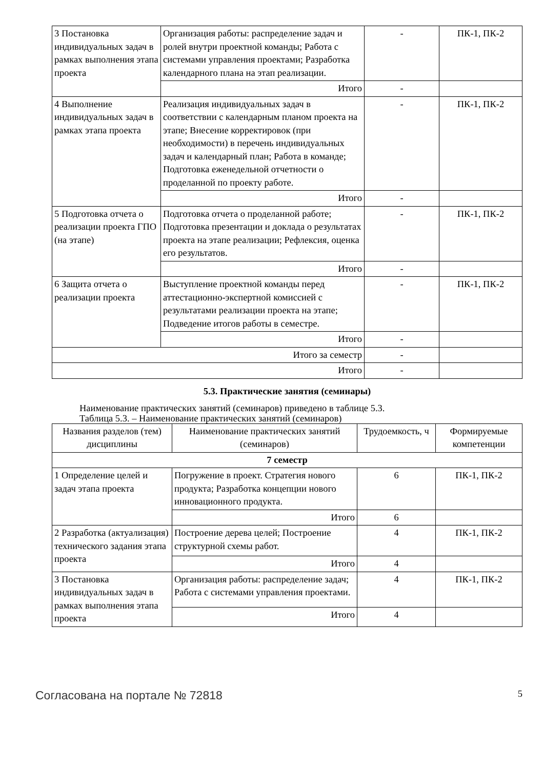| 3 Постановка индивидуальных задач в рамках выполнения этапа проекта | Организация работы: распределение задач и ролей внутри проектной команды; Работа с системами управления проектами; Разработка календарного плана на этап реализации. | - | ПК-1, ПК-2 |
| | Итого | - | |
| 4 Выполнение индивидуальных задач в рамках этапа проекта | Реализация индивидуальных задач в соответствии с календарным планом проекта на этапе; Внесение корректировок (при необходимости) в перечень индивидуальных задач и календарный план; Работа в команде; Подготовка еженедельной отчетности о проделанной по проекту работе. | - | ПК-1, ПК-2 |
| | Итого | - | |
| 5 Подготовка отчета о реализации проекта ГПО (на этапе) | Подготовка отчета о проделанной работе; Подготовка презентации и доклада о результатах проекта на этапе реализации; Рефлексия, оценка его результатов. | - | ПК-1, ПК-2 |
| | Итого | - | |
| 6 Защита отчета о реализации проекта | Выступление проектной команды перед аттестационно-экспертной комиссией с результатами реализации проекта на этапе; Подведение итогов работы в семестре. | - | ПК-1, ПК-2 |
| | Итого | - | |
| Итого за семестр | | - | |
| Итого | | - | |
5.3. Практические занятия (семинары)
Наименование практических занятий (семинаров) приведено в таблице 5.3.
Таблица 5.3. – Наименование практических занятий (семинаров)
| Названия разделов (тем) дисциплины | Наименование практических занятий (семинаров) | Трудоемкость, ч | Формируемые компетенции |
| --- | --- | --- | --- |
| 7 семестр | | | |
| 1 Определение целей и задач этапа проекта | Погружение в проект. Стратегия нового продукта; Разработка концепции нового инновационного продукта. | 6 | ПК-1, ПК-2 |
| | Итого | 6 | |
| 2 Разработка (актуализация) технического задания этапа проекта | Построение дерева целей; Построение структурной схемы работ. | 4 | ПК-1, ПК-2 |
| | Итого | 4 | |
| 3 Постановка индивидуальных задач в рамках выполнения этапа проекта | Организация работы: распределение задач; Работа с системами управления проектами. | 4 | ПК-1, ПК-2 |
| | Итого | 4 | |
Согласована на портале № 72818 5